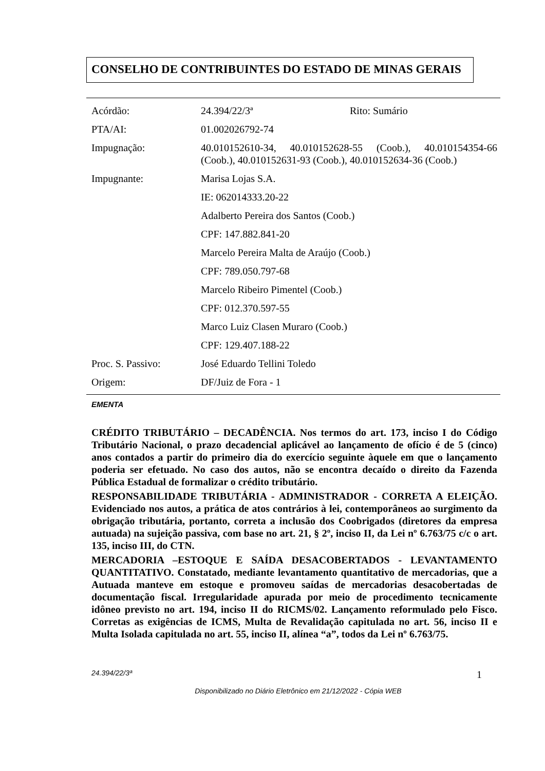CONSELHO DE CONTRIBUINTES DO ESTADO DE MINAS GERAIS
Acórdão: 24.394/22/3ª Rito: Sumário
PTA/AI: 01.002026792-74
Impugnação: 40.010152610-34, 40.010152628-55 (Coob.), 40.010154354-66 (Coob.), 40.010152631-93 (Coob.), 40.010152634-36 (Coob.)
Impugnante: Marisa Lojas S.A.
IE: 062014333.20-22
Adalberto Pereira dos Santos (Coob.)
CPF: 147.882.841-20
Marcelo Pereira Malta de Araújo (Coob.)
CPF: 789.050.797-68
Marcelo Ribeiro Pimentel (Coob.)
CPF: 012.370.597-55
Marco Luiz Clasen Muraro (Coob.)
CPF: 129.407.188-22
Proc. S. Passivo: José Eduardo Tellini Toledo
Origem: DF/Juiz de Fora - 1
EMENTA
CRÉDITO TRIBUTÁRIO – DECADÊNCIA. Nos termos do art. 173, inciso I do Código Tributário Nacional, o prazo decadencial aplicável ao lançamento de ofício é de 5 (cinco) anos contados a partir do primeiro dia do exercício seguinte àquele em que o lançamento poderia ser efetuado. No caso dos autos, não se encontra decaído o direito da Fazenda Pública Estadual de formalizar o crédito tributário.
RESPONSABILIDADE TRIBUTÁRIA - ADMINISTRADOR - CORRETA A ELEIÇÃO. Evidenciado nos autos, a prática de atos contrários à lei, contemporâneos ao surgimento da obrigação tributária, portanto, correta a inclusão dos Coobrigados (diretores da empresa autuada) na sujeição passiva, com base no art. 21, § 2º, inciso II, da Lei nº 6.763/75 c/c o art. 135, inciso III, do CTN.
MERCADORIA –ESTOQUE E SAÍDA DESACOBERTADOS - LEVANTAMENTO QUANTITATIVO. Constatado, mediante levantamento quantitativo de mercadorias, que a Autuada manteve em estoque e promoveu saídas de mercadorias desacobertadas de documentação fiscal. Irregularidade apurada por meio de procedimento tecnicamente idôneo previsto no art. 194, inciso II do RICMS/02. Lançamento reformulado pelo Fisco. Corretas as exigências de ICMS, Multa de Revalidação capitulada no art. 56, inciso II e Multa Isolada capitulada no art. 55, inciso II, alínea “a”, todos da Lei nº 6.763/75.
24.394/22/3ª 1
Disponibilizado no Diário Eletrônico em 21/12/2022 - Cópia WEB